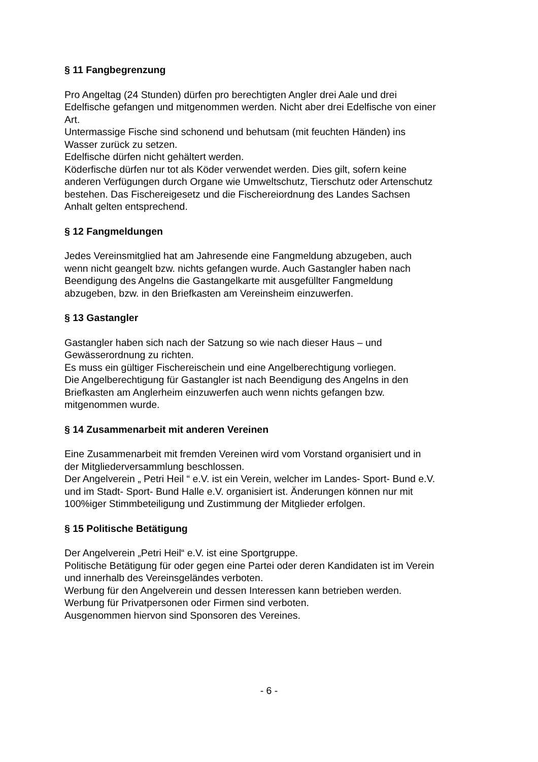§ 11 Fangbegrenzung
Pro Angeltag (24 Stunden) dürfen pro berechtigten Angler drei Aale und drei
Edelfische gefangen und mitgenommen werden. Nicht aber drei Edelfische von einer
Art.
Untermassige Fische sind schonend und behutsam (mit feuchten Händen) ins
Wasser zurück zu setzen.
Edelfische dürfen nicht gehältert werden.
Köderfische dürfen nur tot als Köder verwendet werden. Dies gilt, sofern keine
anderen Verfügungen durch Organe wie Umweltschutz, Tierschutz oder Artenschutz
bestehen. Das Fischereigesetz und die Fischereiordnung des Landes Sachsen
Anhalt gelten entsprechend.
§ 12 Fangmeldungen
Jedes Vereinsmitglied hat am Jahresende eine Fangmeldung abzugeben, auch
wenn nicht geangelt bzw. nichts gefangen wurde. Auch Gastangler haben nach
Beendigung des Angelns die Gastangelkarte mit ausgefüllter Fangmeldung
abzugeben, bzw. in den Briefkasten am Vereinsheim einzuwerfen.
§ 13 Gastangler
Gastangler haben sich nach der Satzung so wie nach dieser Haus – und
Gewässerordnung zu richten.
Es muss ein gültiger Fischereischein und eine Angelberechtigung vorliegen.
Die Angelberechtigung für Gastangler ist nach Beendigung des Angelns in den
Briefkasten am Anglerheim einzuwerfen auch wenn nichts gefangen bzw.
mitgenommen wurde.
§ 14 Zusammenarbeit mit anderen Vereinen
Eine Zusammenarbeit mit fremden Vereinen wird vom Vorstand organisiert und in
der Mitgliederversammlung beschlossen.
Der Angelverein „ Petri Heil “ e.V. ist ein Verein, welcher im Landes- Sport- Bund e.V.
und im Stadt- Sport- Bund Halle e.V. organisiert ist. Änderungen können nur mit
100%iger Stimmbeteiligung und Zustimmung der Mitglieder erfolgen.
§ 15 Politische Betätigung
Der Angelverein „Petri Heil“ e.V. ist eine Sportgruppe.
Politische Betätigung für oder gegen eine Partei oder deren Kandidaten ist im Verein
und innerhalb des Vereinsgeländes verboten.
Werbung für den Angelverein und dessen Interessen kann betrieben werden.
Werbung für Privatpersonen oder Firmen sind verboten.
Ausgenommen hiervon sind Sponsoren des Vereines.
- 6 -